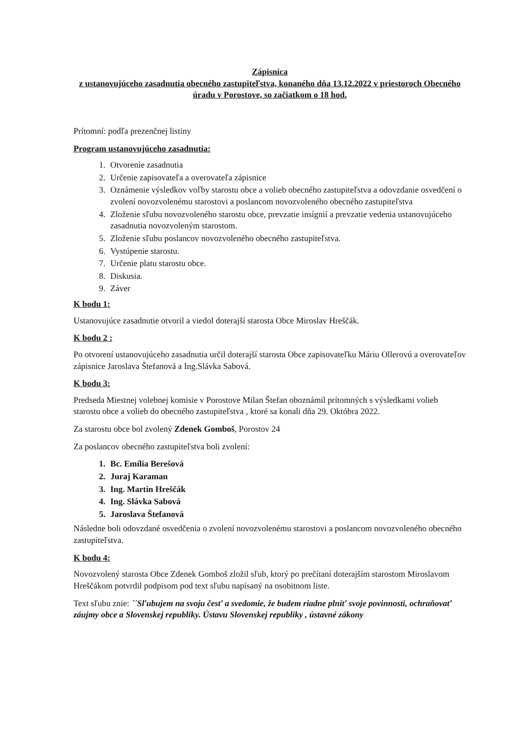Zápisnica
z ustanovujúceho zasadnutia obecného zastupiteľstva, konaného dňa 13.12.2022 v priestoroch Obecného úradu v Porostove, so začiatkom o 18 hod.
Prítomní: podľa prezenčnej listiny
Program ustanovujúceho zasadnutia:
1. Otvorenie zasadnutia
2. Určenie zapisovateľa a overovateľa zápisnice
3. Oznámenie výsledkov voľby starostu obce a volieb obecného zastupiteľstva a odovzdanie osvedčení o zvolení novozvolenému starostovi a poslancom novozvoleného obecného zastupiteľstva
4. Zloženie sľubu novozvoleného starostu obce, prevzatie insígnií a prevzatie vedenia ustanovujúceho zasadnutia novozvoleným starostom.
5. Zloženie sľubu poslancov novozvoleného obecného zastupiteľstva.
6. Vystúpenie starostu.
7. Určenie platu starostu obce.
8. Diskusia.
9. Záver
K bodu 1:
Ustanovujúce zasadnutie otvoril a viedol doterajší starosta Obce Miroslav Hreščák.
K bodu 2 :
Po otvorení ustanovujúceho zasadnutia určil doterajší starosta Obce zapisovateľku Máriu Ollerovú a overovateľov zápisnice Jaroslava Štefanová a Ing.Slávka Sabová.
K bodu 3:
Predseda Miestnej volebnej komisie v Porostove Milan Štefan oboznámil prítomných s výsledkami volieb starostu obce a volieb do obecného zastupiteľstva , ktoré sa konali dňa 29. Októbra 2022.
Za starostu obce bol zvolený Zdenek Gomboš, Porostov 24
Za poslancov obecného zastupiteľstva boli zvolení:
1. Bc. Emília Berešová
2. Juraj Karaman
3. Ing. Martin Hreščák
4. Ing. Slávka Sabová
5. Jaroslava Štefanová
Následne boli odovzdané osvedčenia o zvolení novozvolenému starostovi a poslancom novozvoleného obecného zastupiteľstva.
K bodu 4:
Novozvolený starosta Obce Zdenek Gomboš zložil sľub, ktorý po prečítaní doterajším starostom Miroslavom Hreščákom potvrdil podpisom pod text sľubu napísaný na osobitnom liste.
Text sľubu znie: ´´Sľubujem na svoju česť a svedomie, že budem riadne plniť svoje povinnosti, ochraňovať záujmy obce a Slovenskej republiky. Ústavu Slovenskej republiky , ústavné zákony